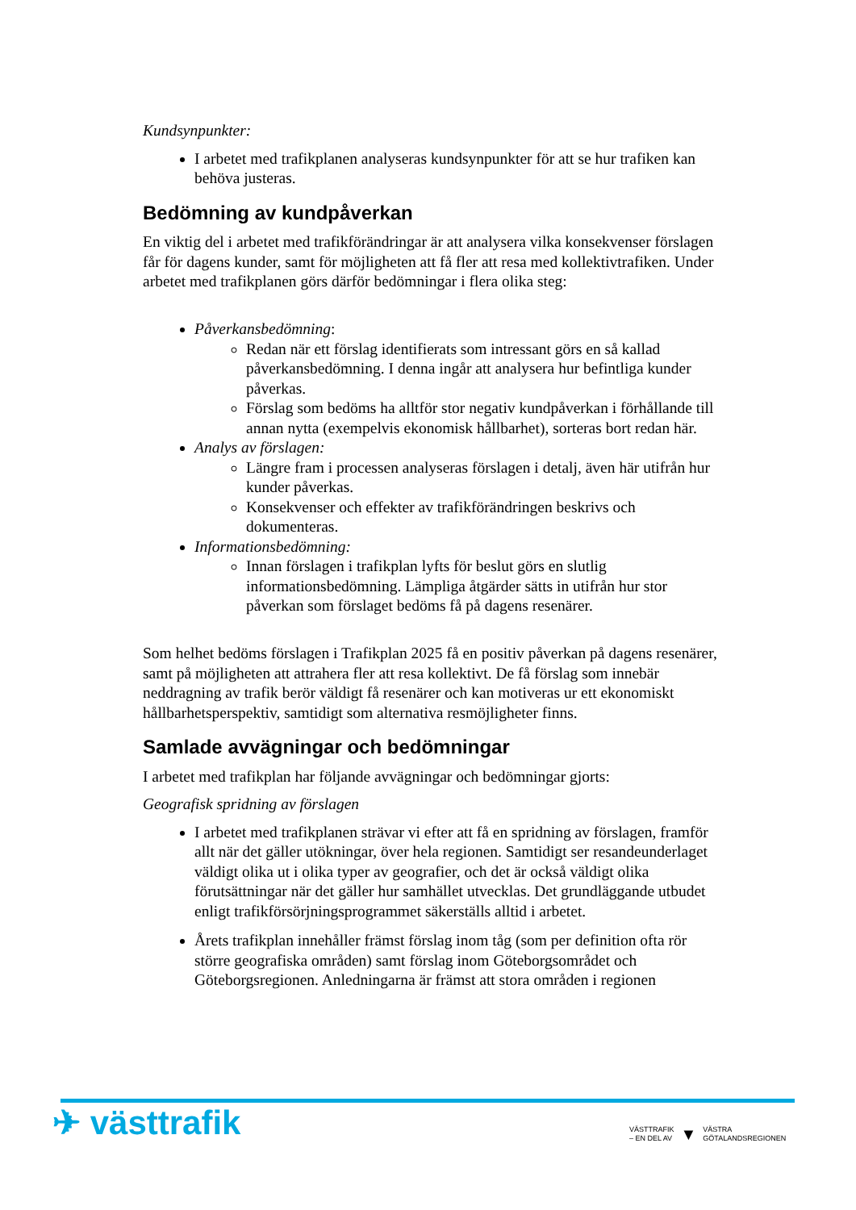Kundsynpunkter:
I arbetet med trafikplanen analyseras kundsynpunkter för att se hur trafiken kan behöva justeras.
Bedömning av kundpåverkan
En viktig del i arbetet med trafikförändringar är att analysera vilka konsekvenser förslagen får för dagens kunder, samt för möjligheten att få fler att resa med kollektivtrafiken. Under arbetet med trafikplanen görs därför bedömningar i flera olika steg:
Påverkansbedömning:
Redan när ett förslag identifierats som intressant görs en så kallad påverkansbedömning. I denna ingår att analysera hur befintliga kunder påverkas.
Förslag som bedöms ha alltför stor negativ kundpåverkan i förhållande till annan nytta (exempelvis ekonomisk hållbarhet), sorteras bort redan här.
Analys av förslagen:
Längre fram i processen analyseras förslagen i detalj, även här utifrån hur kunder påverkas.
Konsekvenser och effekter av trafikförändringen beskrivs och dokumenteras.
Informationsbedömning:
Innan förslagen i trafikplan lyfts för beslut görs en slutlig informationsbedömning. Lämpliga åtgärder sätts in utifrån hur stor påverkan som förslaget bedöms få på dagens resenärer.
Som helhet bedöms förslagen i Trafikplan 2025 få en positiv påverkan på dagens resenärer, samt på möjligheten att attrahera fler att resa kollektivt. De få förslag som innebär neddragning av trafik berör väldigt få resenärer och kan motiveras ur ett ekonomiskt hållbarhetsperspektiv, samtidigt som alternativa resmöjligheter finns.
Samlade avvägningar och bedömningar
I arbetet med trafikplan har följande avvägningar och bedömningar gjorts:
Geografisk spridning av förslagen
I arbetet med trafikplanen strävar vi efter att få en spridning av förslagen, framför allt när det gäller utökningar, över hela regionen. Samtidigt ser resandeunderlaget väldigt olika ut i olika typer av geografier, och det är också väldigt olika förutsättningar när det gäller hur samhället utvecklas. Det grundläggande utbudet enligt trafikförsörjningsprogrammet säkerställs alltid i arbetet.
Årets trafikplan innehåller främst förslag inom tåg (som per definition ofta rör större geografiska områden) samt förslag inom Göteborgsområdet och Göteborgsregionen. Anledningarna är främst att stora områden i regionen
✈ västtrafik
VÄSTTRAFIK
– EN DEL AV ▼ VÄSTRA
GÖTALANDSREGIONEN